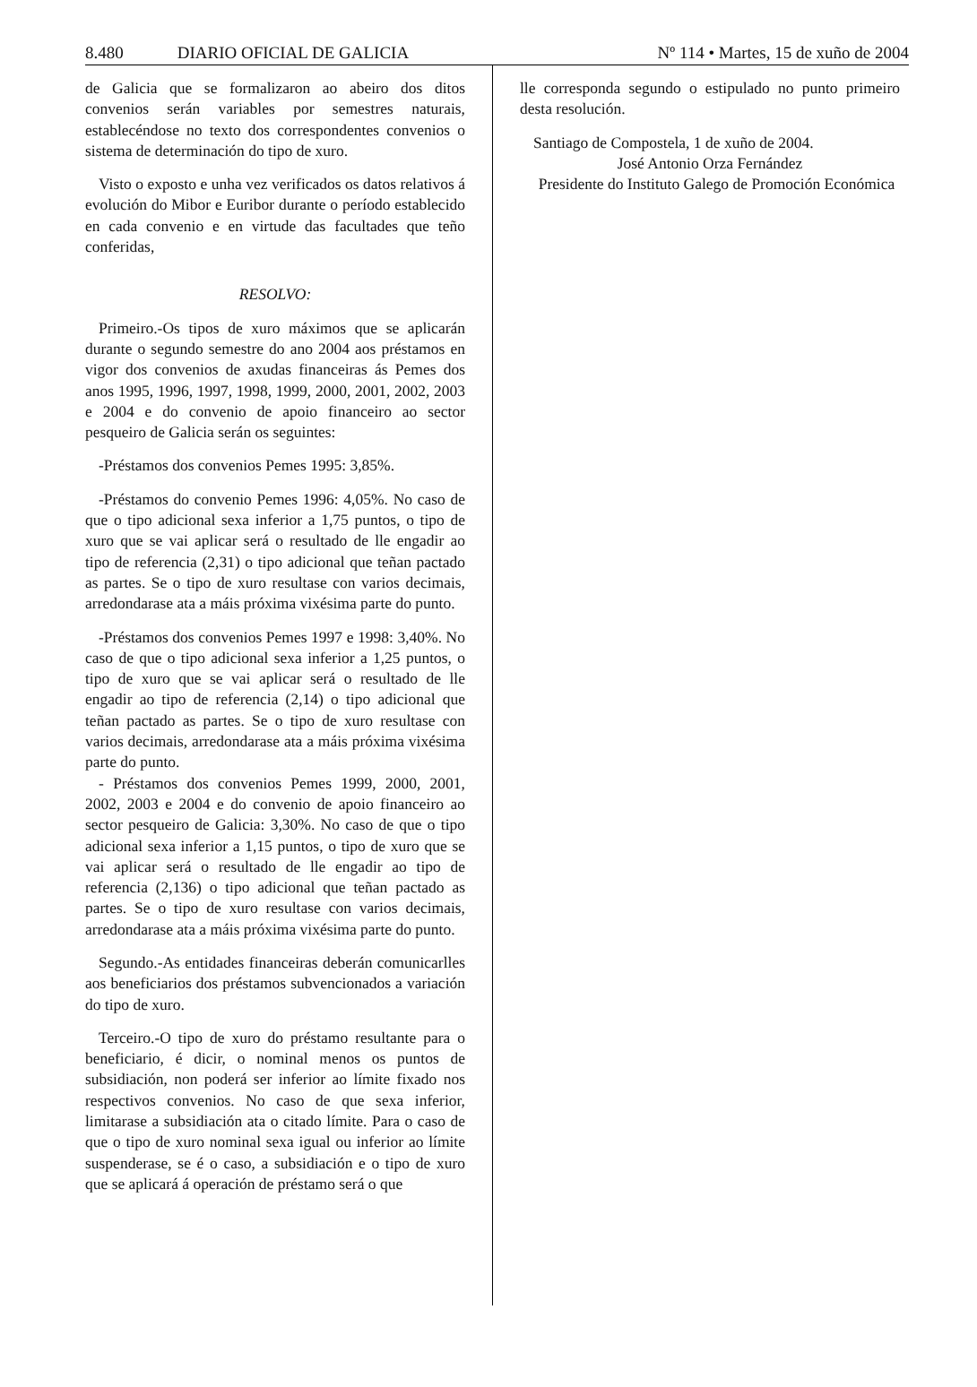8.480 DIARIO OFICIAL DE GALICIA Nº 114 • Martes, 15 de xuño de 2004
de Galicia que se formalizaron ao abeiro dos ditos convenios serán variables por semestres naturais, establecéndose no texto dos correspondentes convenios o sistema de determinación do tipo de xuro.
Visto o exposto e unha vez verificados os datos relativos á evolución do Mibor e Euribor durante o período establecido en cada convenio e en virtude das facultades que teño conferidas,
RESOLVO:
Primeiro.-Os tipos de xuro máximos que se aplicarán durante o segundo semestre do ano 2004 aos préstamos en vigor dos convenios de axudas financeiras ás Pemes dos anos 1995, 1996, 1997, 1998, 1999, 2000, 2001, 2002, 2003 e 2004 e do convenio de apoio financeiro ao sector pesqueiro de Galicia serán os seguintes:
-Préstamos dos convenios Pemes 1995: 3,85%.
-Préstamos do convenio Pemes 1996: 4,05%. No caso de que o tipo adicional sexa inferior a 1,75 puntos, o tipo de xuro que se vai aplicar será o resultado de lle engadir ao tipo de referencia (2,31) o tipo adicional que teñan pactado as partes. Se o tipo de xuro resultase con varios decimais, arredondarase ata a máis próxima vixésima parte do punto.
-Préstamos dos convenios Pemes 1997 e 1998: 3,40%. No caso de que o tipo adicional sexa inferior a 1,25 puntos, o tipo de xuro que se vai aplicar será o resultado de lle engadir ao tipo de referencia (2,14) o tipo adicional que teñan pactado as partes. Se o tipo de xuro resultase con varios decimais, arredondarase ata a máis próxima vixésima parte do punto.
- Préstamos dos convenios Pemes 1999, 2000, 2001, 2002, 2003 e 2004 e do convenio de apoio financeiro ao sector pesqueiro de Galicia: 3,30%. No caso de que o tipo adicional sexa inferior a 1,15 puntos, o tipo de xuro que se vai aplicar será o resultado de lle engadir ao tipo de referencia (2,136) o tipo adicional que teñan pactado as partes. Se o tipo de xuro resultase con varios decimais, arredondarase ata a máis próxima vixésima parte do punto.
Segundo.-As entidades financeiras deberán comunicarlles aos beneficiarios dos préstamos subvencionados a variación do tipo de xuro.
Terceiro.-O tipo de xuro do préstamo resultante para o beneficiario, é dicir, o nominal menos os puntos de subsidiación, non poderá ser inferior ao límite fixado nos respectivos convenios. No caso de que sexa inferior, limitarase a subsidiación ata o citado límite. Para o caso de que o tipo de xuro nominal sexa igual ou inferior ao límite suspenderase, se é o caso, a subsidiación e o tipo de xuro que se aplicará á operación de préstamo será o que
lle corresponda segundo o estipulado no punto primeiro desta resolución.
Santiago de Compostela, 1 de xuño de 2004.
José Antonio Orza Fernández
Presidente do Instituto Galego de Promoción Económica